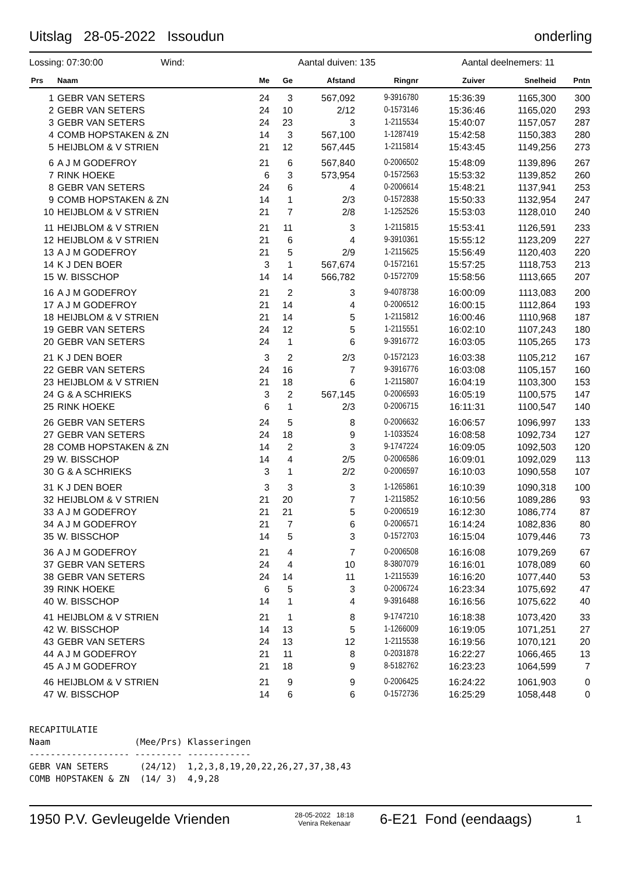Uitslag 28-05-2022 Issoudun onderling
Lossing: 07:30:00 Wind: Aantal duiven: 135 Aantal deelnemers: 11
| Prs | Naam | Me | Ge | Afstand | Ringnr | Zuiver | Snelheid | Pntn |
| --- | --- | --- | --- | --- | --- | --- | --- | --- |
| 1 | GEBR VAN SETERS | 24 | 3 | 567,092 | 9-3916780 | 15:36:39 | 1165,300 | 300 |
| 2 | GEBR VAN SETERS | 24 | 10 | 2/12 | 0-1573146 | 15:36:46 | 1165,020 | 293 |
| 3 | GEBR VAN SETERS | 24 | 23 | 3 | 1-2115534 | 15:40:07 | 1157,057 | 287 |
| 4 | COMB HOPSTAKEN & ZN | 14 | 3 | 567,100 | 1-1287419 | 15:42:58 | 1150,383 | 280 |
| 5 | HEIJBLOM & V STRIEN | 21 | 12 | 567,445 | 1-2115814 | 15:43:45 | 1149,256 | 273 |
| 6 | A J M GODEFROY | 21 | 6 | 567,840 | 0-2006502 | 15:48:09 | 1139,896 | 267 |
| 7 | RINK HOEKE | 6 | 3 | 573,954 | 0-1572563 | 15:53:32 | 1139,852 | 260 |
| 8 | GEBR VAN SETERS | 24 | 6 | 4 | 0-2006614 | 15:48:21 | 1137,941 | 253 |
| 9 | COMB HOPSTAKEN & ZN | 14 | 1 | 2/3 | 0-1572838 | 15:50:33 | 1132,954 | 247 |
| 10 | HEIJBLOM & V STRIEN | 21 | 7 | 2/8 | 1-1252526 | 15:53:03 | 1128,010 | 240 |
| 11 | HEIJBLOM & V STRIEN | 21 | 11 | 3 | 1-2115815 | 15:53:41 | 1126,591 | 233 |
| 12 | HEIJBLOM & V STRIEN | 21 | 6 | 4 | 9-3910361 | 15:55:12 | 1123,209 | 227 |
| 13 | A J M GODEFROY | 21 | 5 | 2/9 | 1-2115625 | 15:56:49 | 1120,403 | 220 |
| 14 | K J DEN BOER | 3 | 1 | 567,674 | 0-1572161 | 15:57:25 | 1118,753 | 213 |
| 15 | W. BISSCHOP | 14 | 14 | 566,782 | 0-1572709 | 15:58:56 | 1113,665 | 207 |
| 16 | A J M GODEFROY | 21 | 2 | 3 | 9-4078738 | 16:00:09 | 1113,083 | 200 |
| 17 | A J M GODEFROY | 21 | 14 | 4 | 0-2006512 | 16:00:15 | 1112,864 | 193 |
| 18 | HEIJBLOM & V STRIEN | 21 | 14 | 5 | 1-2115812 | 16:00:46 | 1110,968 | 187 |
| 19 | GEBR VAN SETERS | 24 | 12 | 5 | 1-2115551 | 16:02:10 | 1107,243 | 180 |
| 20 | GEBR VAN SETERS | 24 | 1 | 6 | 9-3916772 | 16:03:05 | 1105,265 | 173 |
| 21 | K J DEN BOER | 3 | 2 | 2/3 | 0-1572123 | 16:03:38 | 1105,212 | 167 |
| 22 | GEBR VAN SETERS | 24 | 16 | 7 | 9-3916776 | 16:03:08 | 1105,157 | 160 |
| 23 | HEIJBLOM & V STRIEN | 21 | 18 | 6 | 1-2115807 | 16:04:19 | 1103,300 | 153 |
| 24 | G & A SCHRIEKS | 3 | 2 | 567,145 | 0-2006593 | 16:05:19 | 1100,575 | 147 |
| 25 | RINK HOEKE | 6 | 1 | 2/3 | 0-2006715 | 16:11:31 | 1100,547 | 140 |
| 26 | GEBR VAN SETERS | 24 | 5 | 8 | 0-2006632 | 16:06:57 | 1096,997 | 133 |
| 27 | GEBR VAN SETERS | 24 | 18 | 9 | 1-1033524 | 16:08:58 | 1092,734 | 127 |
| 28 | COMB HOPSTAKEN & ZN | 14 | 2 | 3 | 9-1747224 | 16:09:05 | 1092,503 | 120 |
| 29 | W. BISSCHOP | 14 | 4 | 2/5 | 0-2006586 | 16:09:01 | 1092,029 | 113 |
| 30 | G & A SCHRIEKS | 3 | 1 | 2/2 | 0-2006597 | 16:10:03 | 1090,558 | 107 |
| 31 | K J DEN BOER | 3 | 3 | 3 | 1-1265861 | 16:10:39 | 1090,318 | 100 |
| 32 | HEIJBLOM & V STRIEN | 21 | 20 | 7 | 1-2115852 | 16:10:56 | 1089,286 | 93 |
| 33 | A J M GODEFROY | 21 | 21 | 5 | 0-2006519 | 16:12:30 | 1086,774 | 87 |
| 34 | A J M GODEFROY | 21 | 7 | 6 | 0-2006571 | 16:14:24 | 1082,836 | 80 |
| 35 | W. BISSCHOP | 14 | 5 | 3 | 0-1572703 | 16:15:04 | 1079,446 | 73 |
| 36 | A J M GODEFROY | 21 | 4 | 7 | 0-2006508 | 16:16:08 | 1079,269 | 67 |
| 37 | GEBR VAN SETERS | 24 | 4 | 10 | 8-3807079 | 16:16:01 | 1078,089 | 60 |
| 38 | GEBR VAN SETERS | 24 | 14 | 11 | 1-2115539 | 16:16:20 | 1077,440 | 53 |
| 39 | RINK HOEKE | 6 | 5 | 3 | 0-2006724 | 16:23:34 | 1075,692 | 47 |
| 40 | W. BISSCHOP | 14 | 1 | 4 | 9-3916488 | 16:16:56 | 1075,622 | 40 |
| 41 | HEIJBLOM & V STRIEN | 21 | 1 | 8 | 9-1747210 | 16:18:38 | 1073,420 | 33 |
| 42 | W. BISSCHOP | 14 | 13 | 5 | 1-1266009 | 16:19:05 | 1071,251 | 27 |
| 43 | GEBR VAN SETERS | 24 | 13 | 12 | 1-2115538 | 16:19:56 | 1070,121 | 20 |
| 44 | A J M GODEFROY | 21 | 11 | 8 | 0-2031878 | 16:22:27 | 1066,465 | 13 |
| 45 | A J M GODEFROY | 21 | 18 | 9 | 8-5182762 | 16:23:23 | 1064,599 | 7 |
| 46 | HEIJBLOM & V STRIEN | 21 | 9 | 9 | 0-2006425 | 16:24:22 | 1061,903 | 0 |
| 47 | W. BISSCHOP | 14 | 6 | 6 | 0-1572736 | 16:25:29 | 1058,448 | 0 |
RECAPITULATIE
Naam                (Mee/Prs) Klasseringen
------------------- --------- ------------
GEBR VAN SETERS      (24/12)  1,2,3,8,19,20,22,26,27,37,38,43
COMB HOPSTAKEN & ZN  (14/ 3)  4,9,28
1950 P.V. Gevleugelde Vrienden 28-05-2022 18:18
Venira Rekenaar 6-E21 Fond (eendaags) 1